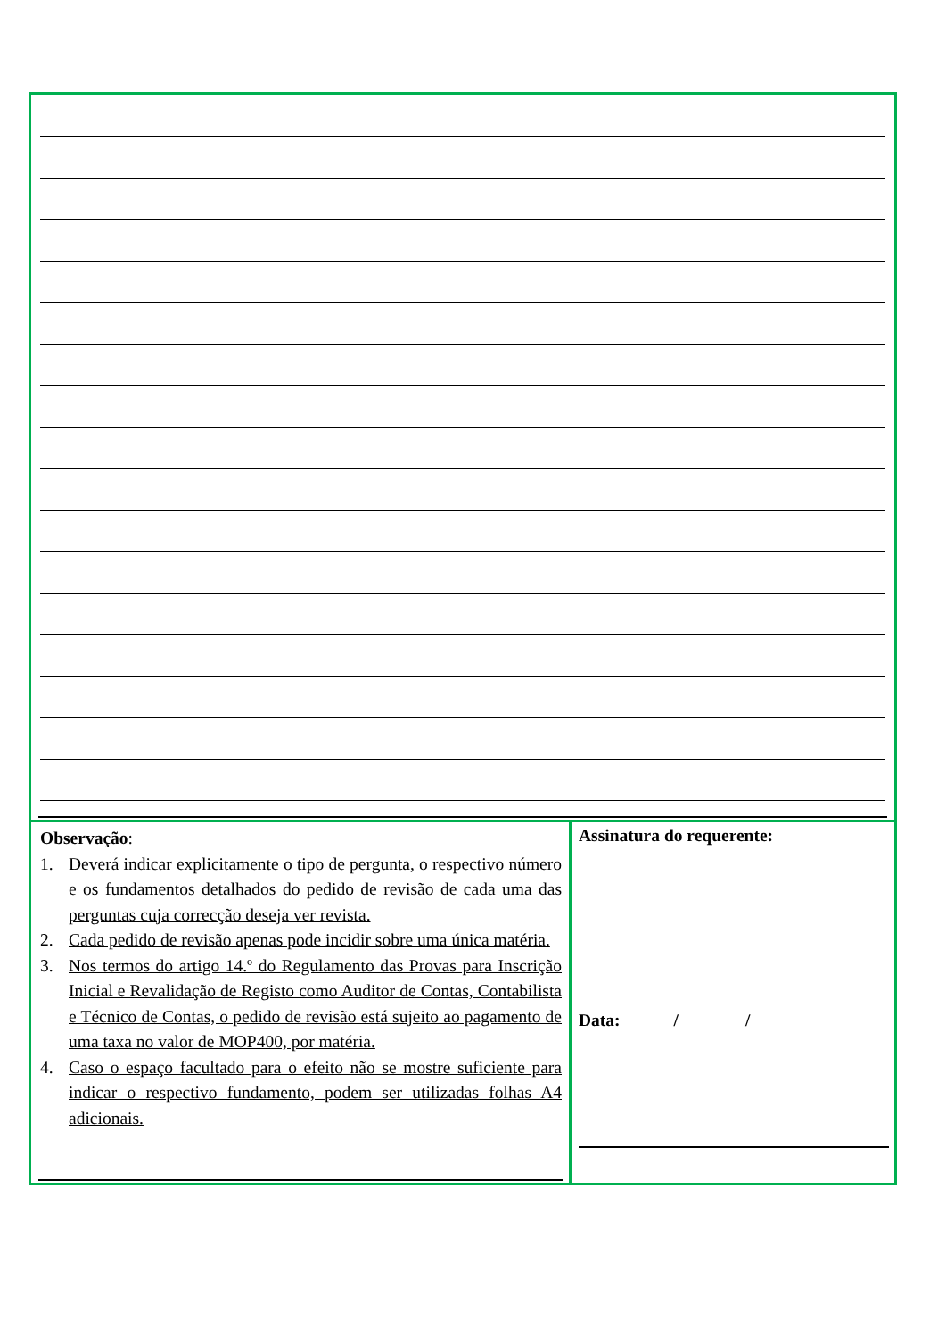Observação:
1. Deverá indicar explicitamente o tipo de pergunta, o respectivo número e os fundamentos detalhados do pedido de revisão de cada uma das perguntas cuja correcção deseja ver revista.
2. Cada pedido de revisão apenas pode incidir sobre uma única matéria.
3. Nos termos do artigo 14.º do Regulamento das Provas para Inscrição Inicial e Revalidação de Registo como Auditor de Contas, Contabilista e Técnico de Contas, o pedido de revisão está sujeito ao pagamento de uma taxa no valor de MOP400, por matéria.
4. Caso o espaço facultado para o efeito não se mostre suficiente para indicar o respectivo fundamento, podem ser utilizadas folhas A4 adicionais.
Assinatura do requerente:
Data: / /